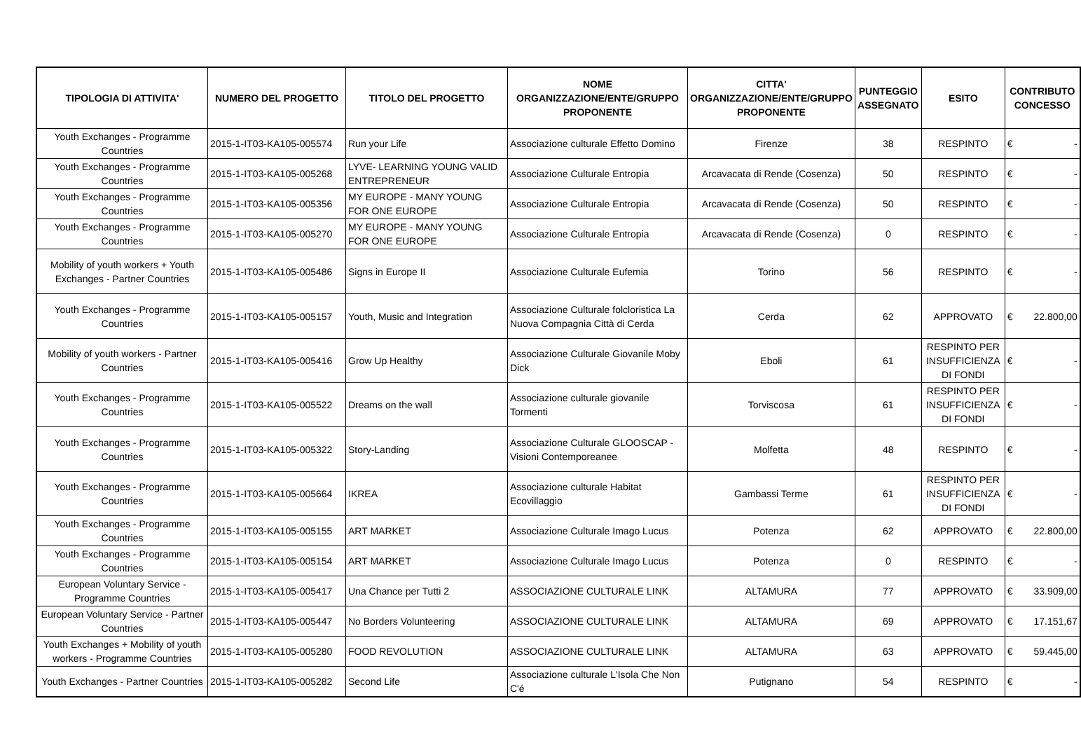| TIPOLOGIA DI ATTIVITA' | NUMERO DEL PROGETTO | TITOLO DEL PROGETTO | NOME ORGANIZZAZIONE/ENTE/GRUPPO PROPONENTE | CITTA' ORGANIZZAZIONE/ENTE/GRUPPO PROPONENTE | PUNTEGGIO ASSEGNATO | ESITO | CONTRIBUTO CONCESSO |
| --- | --- | --- | --- | --- | --- | --- | --- |
| Youth Exchanges - Programme Countries | 2015-1-IT03-KA105-005574 | Run your Life | Associazione culturale Effetto Domino | Firenze | 38 | RESPINTO | € - |
| Youth Exchanges - Programme Countries | 2015-1-IT03-KA105-005268 | LYVE- LEARNING YOUNG VALID ENTREPRENEUR | Associazione Culturale Entropia | Arcavacata di Rende (Cosenza) | 50 | RESPINTO | € - |
| Youth Exchanges - Programme Countries | 2015-1-IT03-KA105-005356 | MY EUROPE - MANY YOUNG FOR ONE EUROPE | Associazione Culturale Entropia | Arcavacata di Rende (Cosenza) | 50 | RESPINTO | € - |
| Youth Exchanges - Programme Countries | 2015-1-IT03-KA105-005270 | MY EUROPE - MANY YOUNG FOR ONE EUROPE | Associazione Culturale Entropia | Arcavacata di Rende (Cosenza) | 0 | RESPINTO | € - |
| Mobility of youth workers + Youth Exchanges - Partner Countries | 2015-1-IT03-KA105-005486 | Signs in Europe II | Associazione Culturale Eufemia | Torino | 56 | RESPINTO | € - |
| Youth Exchanges - Programme Countries | 2015-1-IT03-KA105-005157 | Youth, Music and Integration | Associazione Culturale folcloristica La Nuova Compagnia Città di Cerda | Cerda | 62 | APPROVATO | € 22.800,00 |
| Mobility of youth workers - Partner Countries | 2015-1-IT03-KA105-005416 | Grow Up Healthy | Associazione Culturale Giovanile Moby Dick | Eboli | 61 | RESPINTO PER INSUFFICIENZA DI FONDI | € - |
| Youth Exchanges - Programme Countries | 2015-1-IT03-KA105-005522 | Dreams on the wall | Associazione culturale giovanile Tormenti | Torviscosa | 61 | RESPINTO PER INSUFFICIENZA DI FONDI | € - |
| Youth Exchanges - Programme Countries | 2015-1-IT03-KA105-005322 | Story-Landing | Associazione Culturale GLOOSCAP - Visioni Contemporeanee | Molfetta | 48 | RESPINTO | € - |
| Youth Exchanges - Programme Countries | 2015-1-IT03-KA105-005664 | IKREA | Associazione culturale Habitat Ecovillaggio | Gambassi Terme | 61 | RESPINTO PER INSUFFICIENZA DI FONDI | € - |
| Youth Exchanges - Programme Countries | 2015-1-IT03-KA105-005155 | ART MARKET | Associazione Culturale Imago Lucus | Potenza | 62 | APPROVATO | € 22.800,00 |
| Youth Exchanges - Programme Countries | 2015-1-IT03-KA105-005154 | ART MARKET | Associazione Culturale Imago Lucus | Potenza | 0 | RESPINTO | € - |
| European Voluntary Service - Programme Countries | 2015-1-IT03-KA105-005417 | Una Chance per Tutti 2 | ASSOCIAZIONE CULTURALE LINK | ALTAMURA | 77 | APPROVATO | € 33.909,00 |
| European Voluntary Service - Partner Countries | 2015-1-IT03-KA105-005447 | No Borders Volunteering | ASSOCIAZIONE CULTURALE LINK | ALTAMURA | 69 | APPROVATO | € 17.151,67 |
| Youth Exchanges + Mobility of youth workers - Programme Countries | 2015-1-IT03-KA105-005280 | FOOD REVOLUTION | ASSOCIAZIONE CULTURALE LINK | ALTAMURA | 63 | APPROVATO | € 59.445,00 |
| Youth Exchanges - Partner Countries | 2015-1-IT03-KA105-005282 | Second Life | Associazione culturale L'Isola Che Non C'é | Putignano | 54 | RESPINTO | € - |